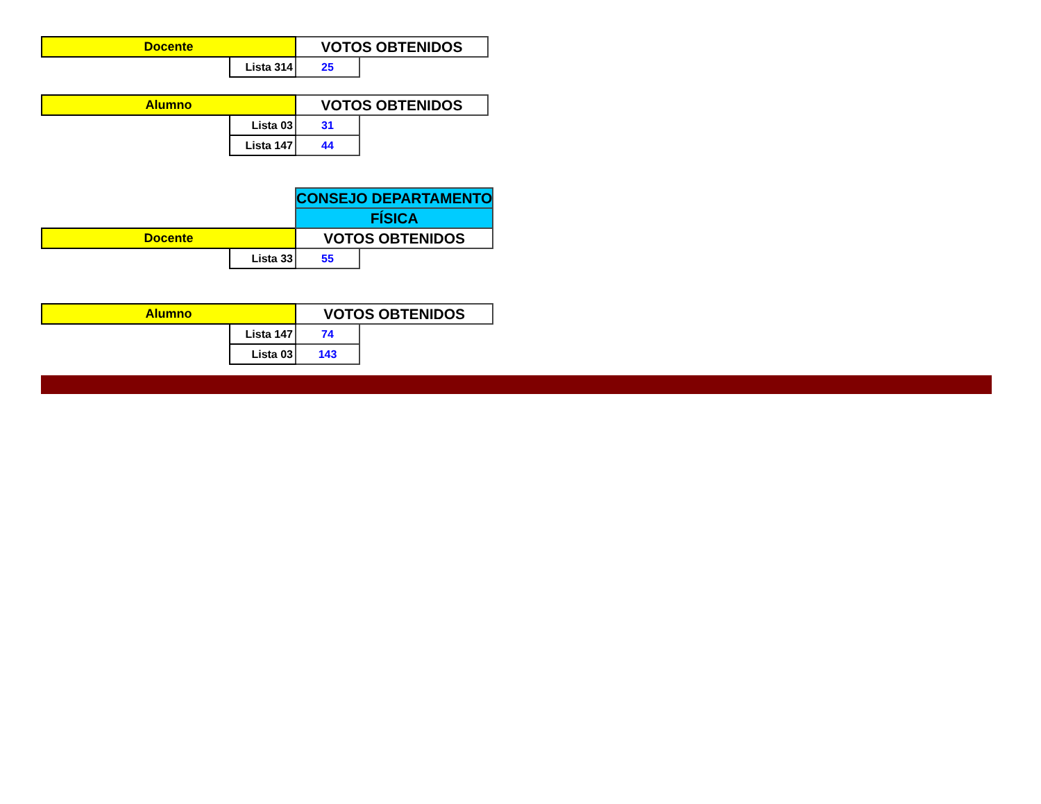| Docente | | VOTOS OBTENIDOS | |
| | Lista 314 | 25 | |
| Alumno | | VOTOS OBTENIDOS | |
| | Lista 03 | 31 | |
| | Lista 147 | 44 | |
| | | CONSEJO DEPARTAMENTO | |
| | | FÍSICA | |
| Docente | | VOTOS OBTENIDOS | |
| | Lista 33 | 55 | |
| Alumno | | VOTOS OBTENIDOS | |
| | Lista 147 | 74 | |
| | Lista 03 | 143 | |